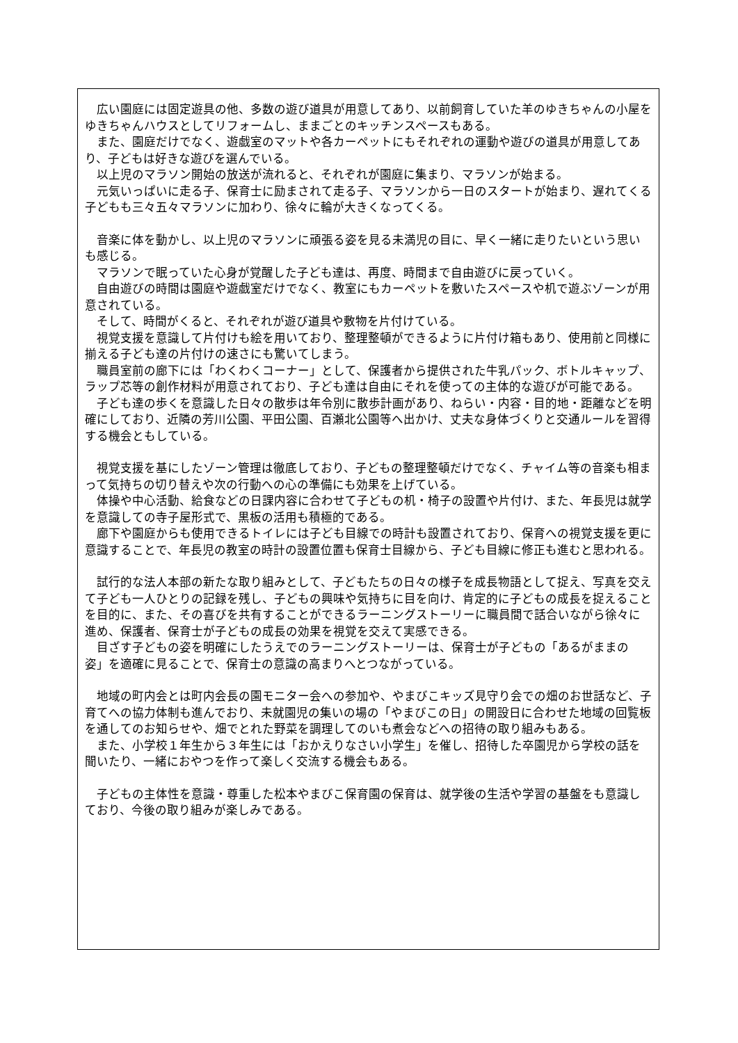広い園庭には固定遊具の他、多数の遊び道具が用意してあり、以前飼育していた羊のゆきちゃんの小屋をゆきちゃんハウスとしてリフォームし、ままごとのキッチンスペースもある。
また、園庭だけでなく、遊戯室のマットや各カーペットにもそれぞれの運動や遊びの道具が用意してあり、子どもは好きな遊びを選んでいる。
以上児のマラソン開始の放送が流れると、それぞれが園庭に集まり、マラソンが始まる。
元気いっぱいに走る子、保育士に励まされて走る子、マラソンから一日のスタートが始まり、遅れてくる子どもも三々五々マラソンに加わり、徐々に輪が大きくなってくる。
音楽に体を動かし、以上児のマラソンに頑張る姿を見る未満児の目に、早く一緒に走りたいという思いも感じる。
マラソンで眠っていた心身が覚醒した子ども達は、再度、時間まで自由遊びに戻っていく。
自由遊びの時間は園庭や遊戯室だけでなく、教室にもカーペットを敷いたスペースや机で遊ぶゾーンが用意されている。
そして、時間がくると、それぞれが遊び道具や敷物を片付けている。
視覚支援を意識して片付けも絵を用いており、整理整頓ができるように片付け箱もあり、使用前と同様に揃える子ども達の片付けの速さにも驚いてしまう。
職員室前の廊下には「わくわくコーナー」として、保護者から提供された牛乳パック、ボトルキャップ、ラップ芯等の創作材料が用意されており、子ども達は自由にそれを使っての主体的な遊びが可能である。
子ども達の歩くを意識した日々の散歩は年令別に散歩計画があり、ねらい・内容・目的地・距離などを明確にしており、近隣の芳川公園、平田公園、百瀬北公園等へ出かけ、丈夫な身体づくりと交通ルールを習得する機会ともしている。
視覚支援を基にしたゾーン管理は徹底しており、子どもの整理整頓だけでなく、チャイム等の音楽も相まって気持ちの切り替えや次の行動への心の準備にも効果を上げている。
体操や中心活動、給食などの日課内容に合わせて子どもの机・椅子の設置や片付け、また、年長児は就学を意識しての寺子屋形式で、黒板の活用も積極的である。
廊下や園庭からも使用できるトイレには子ども目線での時計も設置されており、保育への視覚支援を更に意識することで、年長児の教室の時計の設置位置も保育士目線から、子ども目線に修正も進むと思われる。
試行的な法人本部の新たな取り組みとして、子どもたちの日々の様子を成長物語として捉え、写真を交えて子ども一人ひとりの記録を残し、子どもの興味や気持ちに目を向け、肯定的に子どもの成長を捉えることを目的に、また、その喜びを共有することができるラーニングストーリーに職員間で話合いながら徐々に進め、保護者、保育士が子どもの成長の効果を視覚を交えて実感できる。
目ざす子どもの姿を明確にしたうえでのラーニングストーリーは、保育士が子どもの「あるがままの姿」を適確に見ることで、保育士の意識の高まりへとつながっている。
地域の町内会とは町内会長の園モニター会への参加や、やまびこキッズ見守り会での畑のお世話など、子育てへの協力体制も進んでおり、未就園児の集いの場の「やまびこの日」の開設日に合わせた地域の回覧板を通してのお知らせや、畑でとれた野菜を調理してのいも煮会などへの招待の取り組みもある。
また、小学校１年生から３年生には「おかえりなさい小学生」を催し、招待した卒園児から学校の話を聞いたり、一緒におやつを作って楽しく交流する機会もある。
子どもの主体性を意識・尊重した松本やまびこ保育園の保育は、就学後の生活や学習の基盤をも意識しており、今後の取り組みが楽しみである。